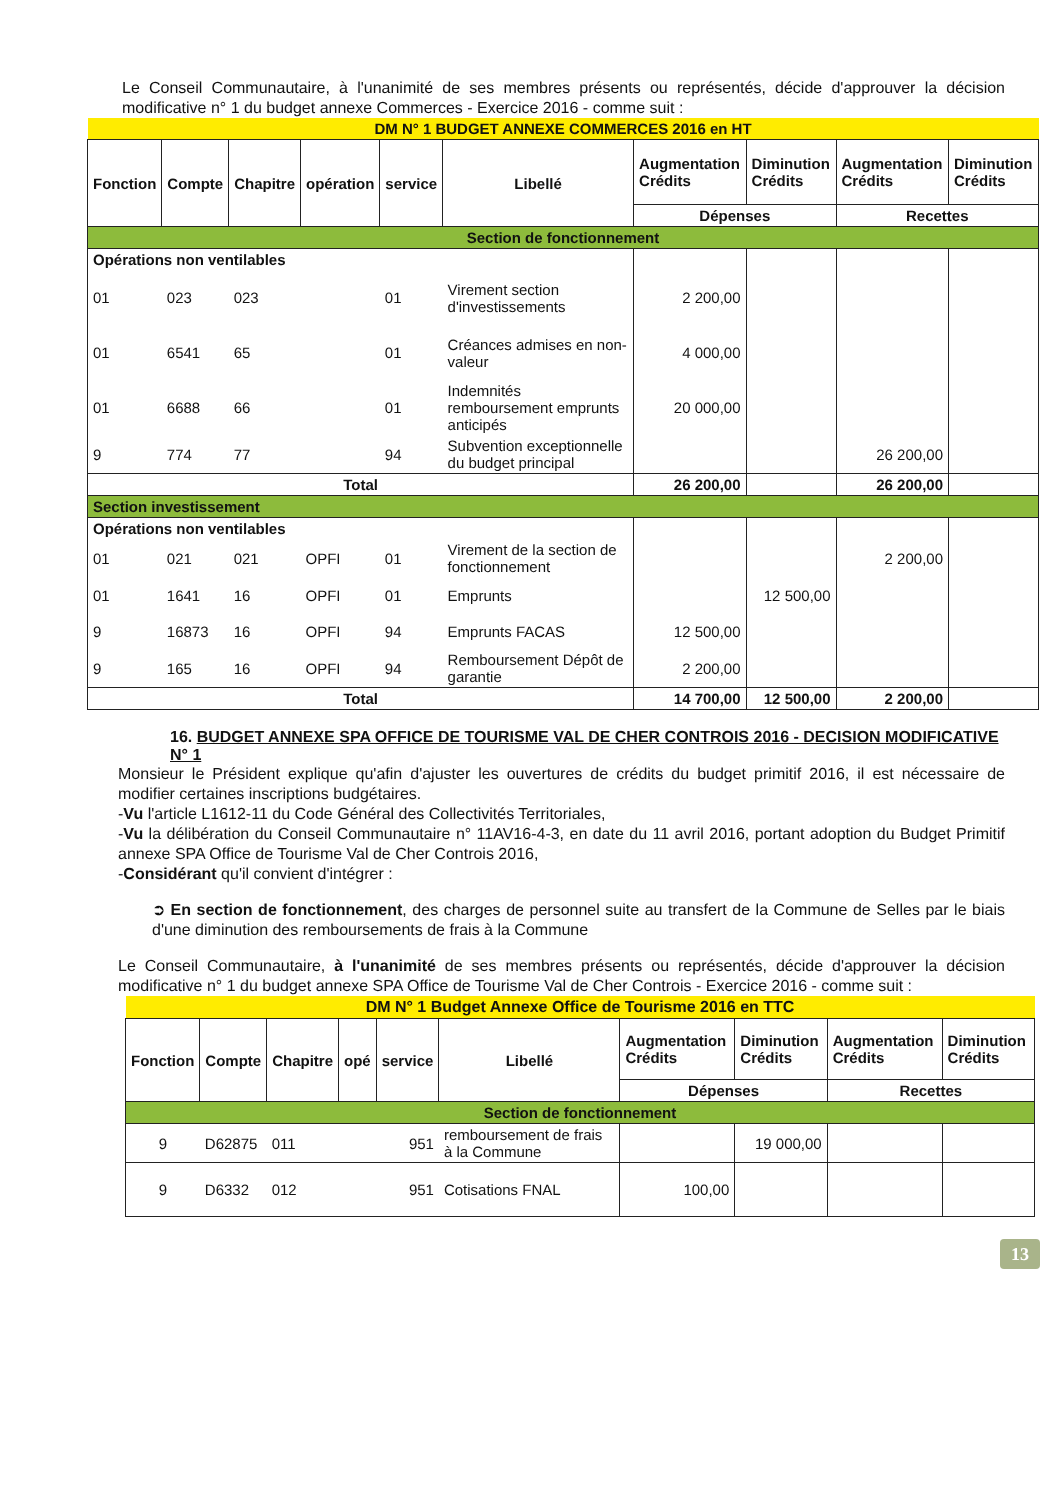Le Conseil Communautaire, à l'unanimité de ses membres présents ou représentés, décide d'approuver la décision modificative n° 1 du budget annexe Commerces - Exercice 2016 - comme suit :
| DM N° 1 BUDGET ANNEXE COMMERCES 2016 en HT | | | | | | | | | |
| Fonction | Compte | Chapitre | opération | service | Libellé | Augmentation Crédits | Diminution Crédits | Augmentation Crédits | Diminution Crédits |
| | | | | | | Dépenses | | Recettes | |
| Section de fonctionnement | | | | | | | | | |
| Opérations non ventilables | | | | | | | | | |
| 01 | 023 | 023 | | 01 | Virement section d'investissements | 2 200,00 | | | |
| 01 | 6541 | 65 | | 01 | Créances admises en non-valeur | 4 000,00 | | | |
| 01 | 6688 | 66 | | 01 | Indemnités remboursement emprunts anticipés | 20 000,00 | | | |
| 9 | 774 | 77 | | 94 | Subvention exceptionnelle du budget principal | | | 26 200,00 | |
| Total | | | | | | 26 200,00 | | 26 200,00 | |
| Section investissement | | | | | | | | | |
| Opérations non ventilables | | | | | | | | | |
| 01 | 021 | 021 | OPFI | 01 | Virement de la section de fonctionnement | | | 2 200,00 | |
| 01 | 1641 | 16 | OPFI | 01 | Emprunts | | 12 500,00 | | |
| 9 | 16873 | 16 | OPFI | 94 | Emprunts FACAS | 12 500,00 | | | |
| 9 | 165 | 16 | OPFI | 94 | Remboursement Dépôt de garantie | 2 200,00 | | | |
| Total | | | | | | 14 700,00 | 12 500,00 | 2 200,00 | |
16. BUDGET ANNEXE SPA OFFICE DE TOURISME VAL DE CHER CONTROIS 2016 - DECISION MODIFICATIVE N° 1
Monsieur le Président explique qu'afin d'ajuster les ouvertures de crédits du budget primitif 2016, il est nécessaire de modifier certaines inscriptions budgétaires.
-Vu l'article L1612-11 du Code Général des Collectivités Territoriales,
-Vu la délibération du Conseil Communautaire n° 11AV16-4-3, en date du 11 avril 2016, portant adoption du Budget Primitif annexe SPA Office de Tourisme Val de Cher Controis 2016,
-Considérant qu'il convient d'intégrer :
➲ En section de fonctionnement, des charges de personnel suite au transfert de la Commune de Selles par le biais d'une diminution des remboursements de frais à la Commune
Le Conseil Communautaire, à l'unanimité de ses membres présents ou représentés, décide d'approuver la décision modificative n° 1 du budget annexe SPA Office de Tourisme Val de Cher Controis - Exercice 2016 - comme suit :
| DM N° 1 Budget Annexe Office de Tourisme 2016 en TTC | | | | | | | | | |
| Fonction | Compte | Chapitre | opé | service | Libellé | Augmentation Crédits | Diminution Crédits | Augmentation Crédits | Diminution Crédits |
| | | | | | | Dépenses | | Recettes | |
| Section de fonctionnement | | | | | | | | | |
| 9 | D62875 | 011 | | 951 | remboursement de frais à la Commune | | 19 000,00 | | |
| 9 | D6332 | 012 | | 951 | Cotisations FNAL | 100,00 | | | |
13